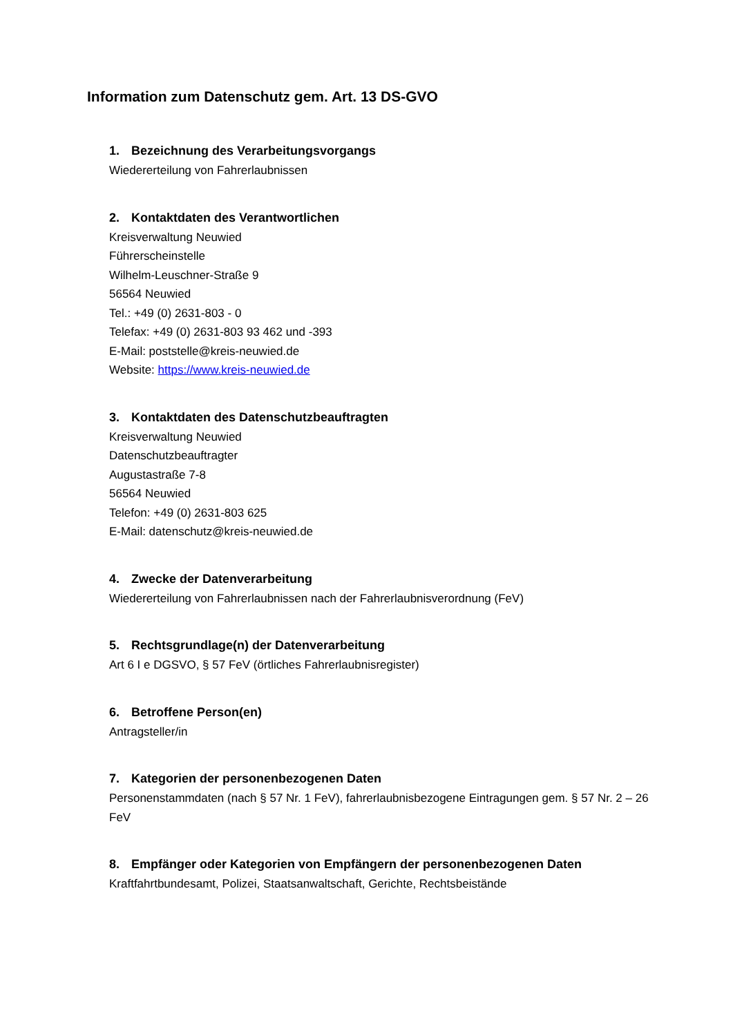Information zum Datenschutz gem. Art. 13 DS-GVO
1. Bezeichnung des Verarbeitungsvorgangs
Wiedererteilung von Fahrerlaubnissen
2. Kontaktdaten des Verantwortlichen
Kreisverwaltung Neuwied
Führerscheinstelle
Wilhelm-Leuschner-Straße 9
56564 Neuwied
Tel.: +49 (0) 2631-803 - 0
Telefax: +49 (0) 2631-803 93 462 und -393
E-Mail: poststelle@kreis-neuwied.de
Website: https://www.kreis-neuwied.de
3. Kontaktdaten des Datenschutzbeauftragten
Kreisverwaltung Neuwied
Datenschutzbeauftragter
Augustastraße 7-8
56564 Neuwied
Telefon: +49 (0) 2631-803 625
E-Mail: datenschutz@kreis-neuwied.de
4. Zwecke der Datenverarbeitung
Wiedererteilung von Fahrerlaubnissen nach der Fahrerlaubnisverordnung (FeV)
5. Rechtsgrundlage(n) der Datenverarbeitung
Art 6 I e DGSVO, § 57 FeV (örtliches Fahrerlaubnisregister)
6. Betroffene Person(en)
Antragsteller/in
7. Kategorien der personenbezogenen Daten
Personenstammdaten (nach § 57 Nr. 1 FeV), fahrerlaubnisbezogene Eintragungen gem. § 57 Nr. 2 – 26 FeV
8. Empfänger oder Kategorien von Empfängern der personenbezogenen Daten
Kraftfahrtbundesamt, Polizei, Staatsanwaltschaft, Gerichte, Rechtsbeistände